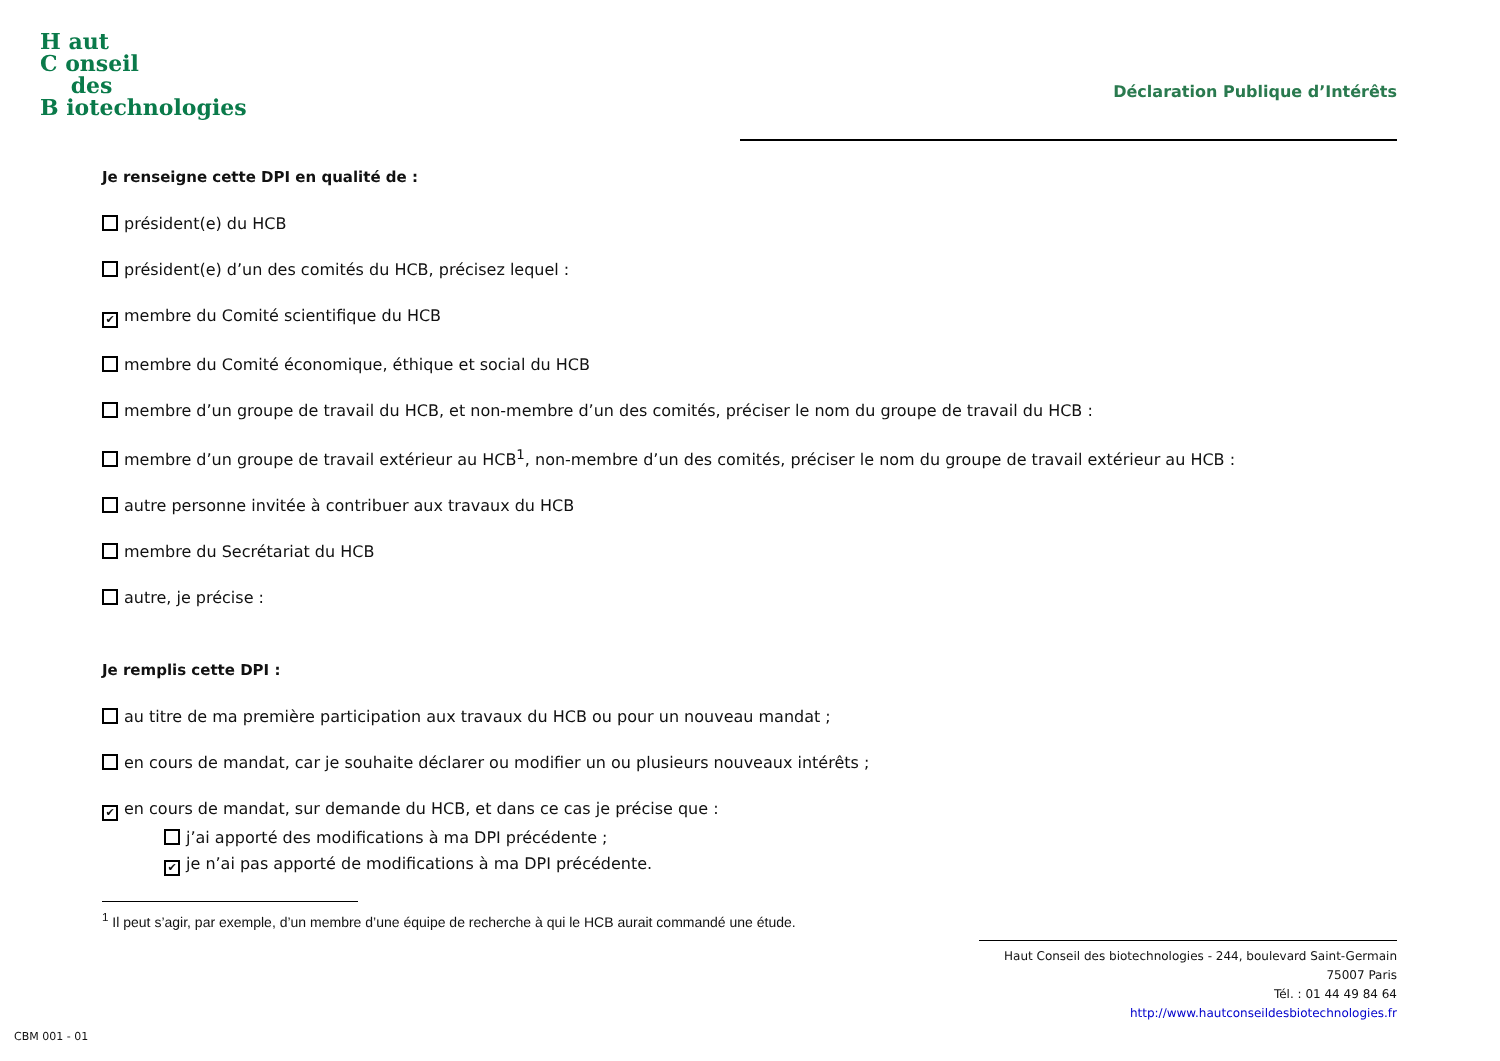H aut
C onseil
des
B iotechnologies
Déclaration Publique d’Intérêts
Je renseigne cette DPI en qualité de :
président(e) du HCB
président(e) d’un des comités du HCB, précisez lequel :
✔ membre du Comité scientifique du HCB
membre du Comité économique, éthique et social du HCB
membre d’un groupe de travail du HCB, et non-membre d’un des comités, préciser le nom du groupe de travail du HCB :
membre d’un groupe de travail extérieur au HCB<sup>1</sup>, non-membre d’un des comités, préciser le nom du groupe de travail extérieur au HCB :
autre personne invitée à contribuer aux travaux du HCB
membre du Secrétariat du HCB
autre, je précise :
Je remplis cette DPI :
au titre de ma première participation aux travaux du HCB ou pour un nouveau mandat ;
en cours de mandat, car je souhaite déclarer ou modifier un ou plusieurs nouveaux intérêts ;
✔ en cours de mandat, sur demande du HCB, et dans ce cas je précise que :
j’ai apporté des modifications à ma DPI précédente ;
✔ je n’ai pas apporté de modifications à ma DPI précédente.
<sup>1</sup> Il peut s’agir, par exemple, d’un membre d’une équipe de recherche à qui le HCB aurait commandé une étude.
Haut Conseil des biotechnologies - 244, boulevard Saint-Germain 75007 Paris
Tél. : 01 44 49 84 64
http://www.hautconseildesbiotechnologies.fr
CBM 001 - 01